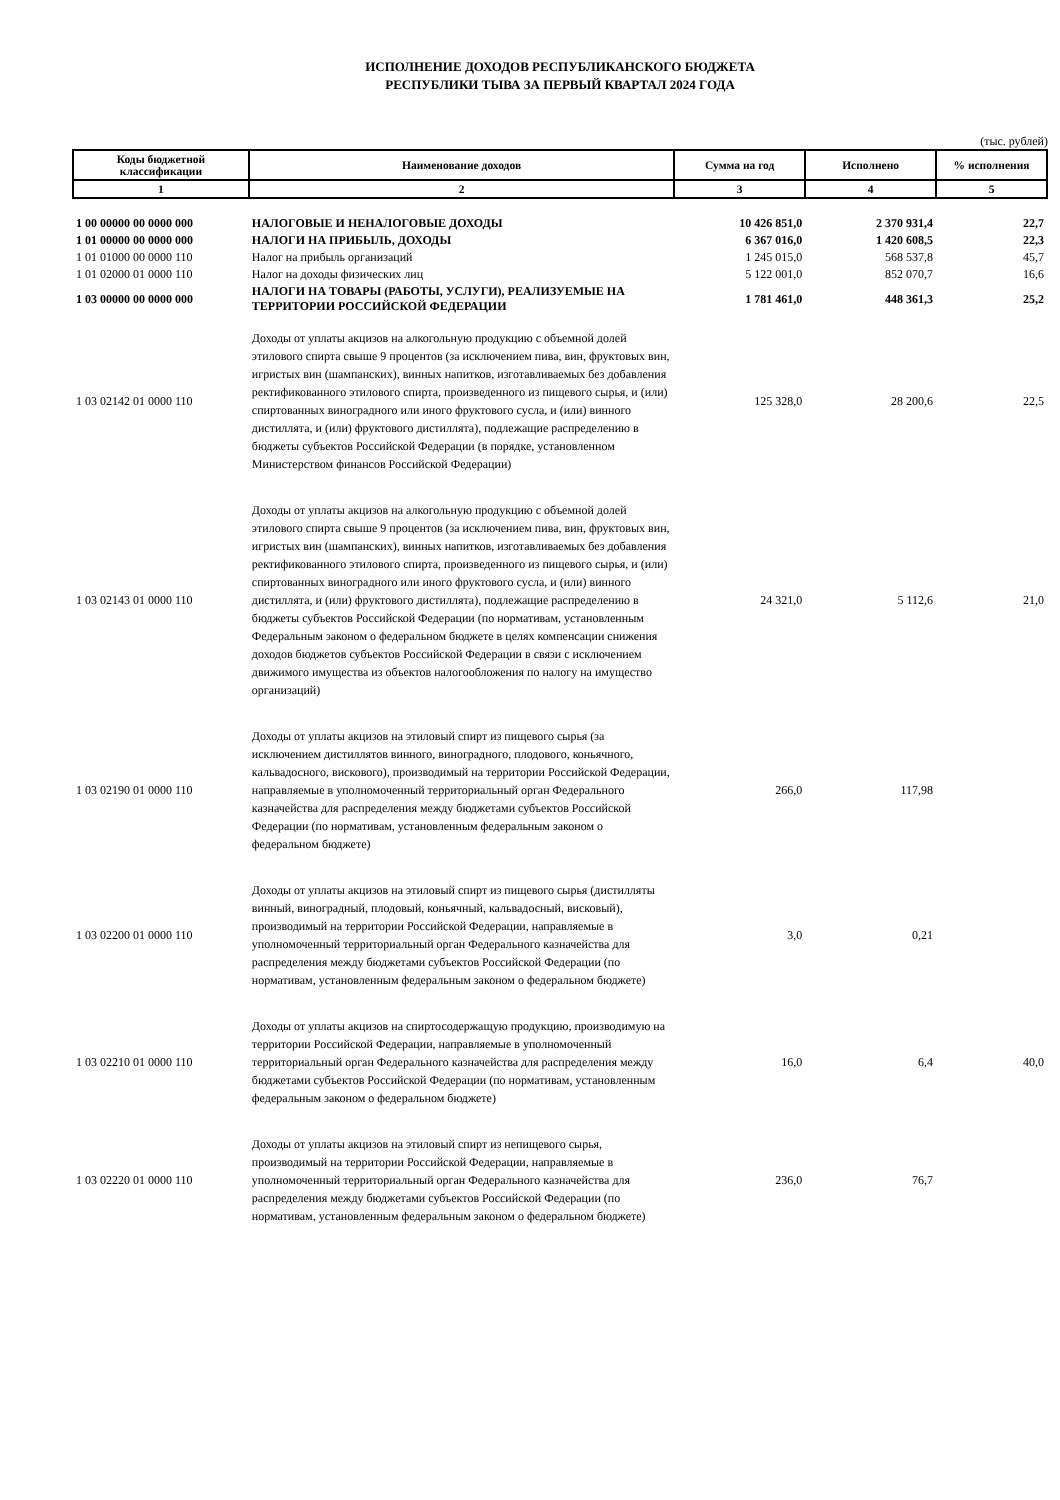ИСПОЛНЕНИЕ ДОХОДОВ РЕСПУБЛИКАНСКОГО БЮДЖЕТА
РЕСПУБЛИКИ ТЫВА ЗА ПЕРВЫЙ КВАРТАЛ 2024 ГОДА
(тыс. рублей)
| Коды бюджетной классификации | Наименование доходов | Сумма на год | Исполнено | % исполнения |
| --- | --- | --- | --- | --- |
| 1 | 2 | 3 | 4 | 5 |
| 1 00 00000 00 0000 000 | НАЛОГОВЫЕ И НЕНАЛОГОВЫЕ ДОХОДЫ | 10 426 851,0 | 2 370 931,4 | 22,7 |
| 1 01 00000 00 0000 000 | НАЛОГИ НА ПРИБЫЛЬ, ДОХОДЫ | 6 367 016,0 | 1 420 608,5 | 22,3 |
| 1 01 01000 00 0000 110 | Налог на прибыль организаций | 1 245 015,0 | 568 537,8 | 45,7 |
| 1 01 02000 01 0000 110 | Налог на доходы физических лиц | 5 122 001,0 | 852 070,7 | 16,6 |
| 1 03 00000 00 0000 000 | НАЛОГИ НА ТОВАРЫ (РАБОТЫ, УСЛУГИ), РЕАЛИЗУЕМЫЕ НА ТЕРРИТОРИИ РОССИЙСКОЙ ФЕДЕРАЦИИ | 1 781 461,0 | 448 361,3 | 25,2 |
| 1 03 02142 01 0000 110 | Доходы от уплаты акцизов на алкогольную продукцию с объемной долей этилового спирта свыше 9 процентов (за исключением пива, вин, фруктовых вин, игристых вин (шампанских), винных напитков, изготавливаемых без добавления ректификованного этилового спирта, произведенного из пищевого сырья, и (или) спиртованных виноградного или иного фруктового сусла, и (или) винного дистиллята, и (или) фруктового дистиллята), подлежащие распределению в бюджеты субъектов Российской Федерации (в порядке, установленном Министерством финансов Российской Федерации) | 125 328,0 | 28 200,6 | 22,5 |
| 1 03 02143 01 0000 110 | Доходы от уплаты акцизов на алкогольную продукцию с объемной долей этилового спирта свыше 9 процентов (за исключением пива, вин, фруктовых вин, игристых вин (шампанских), винных напитков, изготавливаемых без добавления ректификованного этилового спирта, произведенного из пищевого сырья, и (или) спиртованных виноградного или иного фруктового сусла, и (или) винного дистиллята, и (или) фруктового дистиллята), подлежащие распределению в бюджеты субъектов Российской Федерации (по нормативам, установленным Федеральным законом о федеральном бюджете в целях компенсации снижения доходов бюджетов субъектов Российской Федерации в связи с исключением движимого имущества из объектов налогообложения по налогу на имущество организаций) | 24 321,0 | 5 112,6 | 21,0 |
| 1 03 02190 01 0000 110 | Доходы от уплаты акцизов на этиловый спирт из пищевого сырья (за исключением дистиллятов винного, виноградного, плодового, коньячного, кальвадосного, вискового), производимый на территории Российской Федерации, направляемые в уполномоченный территориальный орган Федерального казначейства для распределения между бюджетами субъектов Российской Федерации (по нормативам, установленным федеральным законом о федеральном бюджете) | 266,0 | 117,98 | |
| 1 03 02200 01 0000 110 | Доходы от уплаты акцизов на этиловый спирт из пищевого сырья (дистилляты винный, виноградный, плодовый, коньячный, кальвадосный, висковый), производимый на территории Российской Федерации, направляемые в уполномоченный территориальный орган Федерального казначейства для распределения между бюджетами субъектов Российской Федерации (по нормативам, установленным федеральным законом о федеральном бюджете) | 3,0 | 0,21 | |
| 1 03 02210 01 0000 110 | Доходы от уплаты акцизов на спиртосодержащую продукцию, производимую на территории Российской Федерации, направляемые в уполномоченный территориальный орган Федерального казначейства для распределения между бюджетами субъектов Российской Федерации (по нормативам, установленным федеральным законом о федеральном бюджете) | 16,0 | 6,4 | 40,0 |
| 1 03 02220 01 0000 110 | Доходы от уплаты акцизов на этиловый спирт из непищевого сырья, производимый на территории Российской Федерации, направляемые в уполномоченный территориальный орган Федерального казначейства для распределения между бюджетами субъектов Российской Федерации (по нормативам, установленным федеральным законом о федеральном бюджете) | 236,0 | 76,7 | |